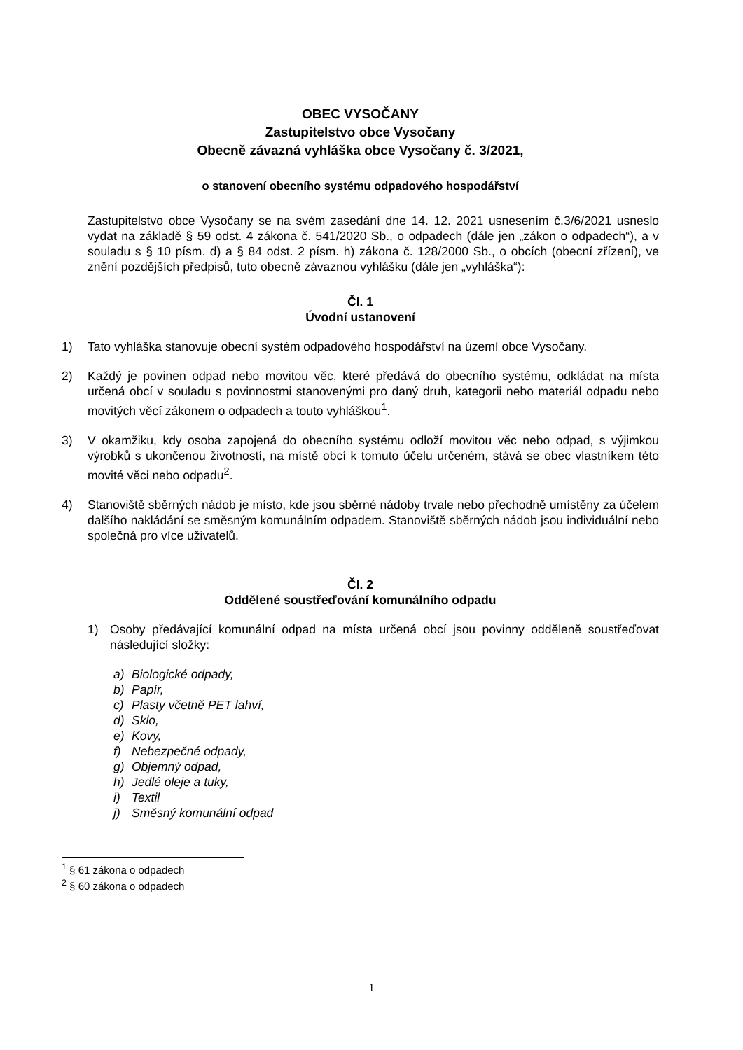OBEC VYSOČANY
Zastupitelstvo obce Vysočany
Obecně závazná vyhláška obce Vysočany č. 3/2021,
o stanovení obecního systému odpadového hospodářství
Zastupitelstvo obce Vysočany se na svém zasedání dne 14. 12. 2021 usnesením č.3/6/2021 usneslo vydat na základě § 59 odst. 4 zákona č. 541/2020 Sb., o odpadech (dále jen „zákon o odpadech“), a v souladu s § 10 písm. d) a § 84 odst. 2 písm. h) zákona č. 128/2000 Sb., o obcích (obecní zřízení), ve znění pozdějších předpisů, tuto obecně závaznou vyhlášku (dále jen „vyhláška“):
Čl. 1
Úvodní ustanovení
1) Tato vyhláška stanovuje obecní systém odpadového hospodářství na území obce Vysočany.
2) Každý je povinen odpad nebo movitou věc, které předává do obecního systému, odkládat na místa určená obcí v souladu s povinnostmi stanovenými pro daný druh, kategorii nebo materiál odpadu nebo movitých věcí zákonem o odpadech a touto vyhláškou<sup>1</sup>.
3) V okamžiku, kdy osoba zapojená do obecního systému odloží movitou věc nebo odpad, s výjimkou výrobků s ukončenou životností, na místě obcí k tomuto účelu určeném, stává se obec vlastníkem této movité věci nebo odpadu<sup>2</sup>.
4) Stanoviště sběrných nádob je místo, kde jsou sběrné nádoby trvale nebo přechodně umístěny za účelem dalšího nakládání se směsným komunálním odpadem. Stanoviště sběrných nádob jsou individuální nebo společná pro více uživatelů.
Čl. 2
Oddělené soustřeďování komunálního odpadu
1) Osoby předávající komunální odpad na místa určená obcí jsou povinny odděleně soustřeďovat následující složky:
a) Biologické odpady,
b) Papír,
c) Plasty včetně PET lahví,
d) Sklo,
e) Kovy,
f) Nebezpečné odpady,
g) Objemný odpad,
h) Jedlé oleje a tuky,
i) Textil
j) Směsný komunální odpad
<sup>1</sup> § 61 zákona o odpadech
<sup>2</sup> § 60 zákona o odpadech
1